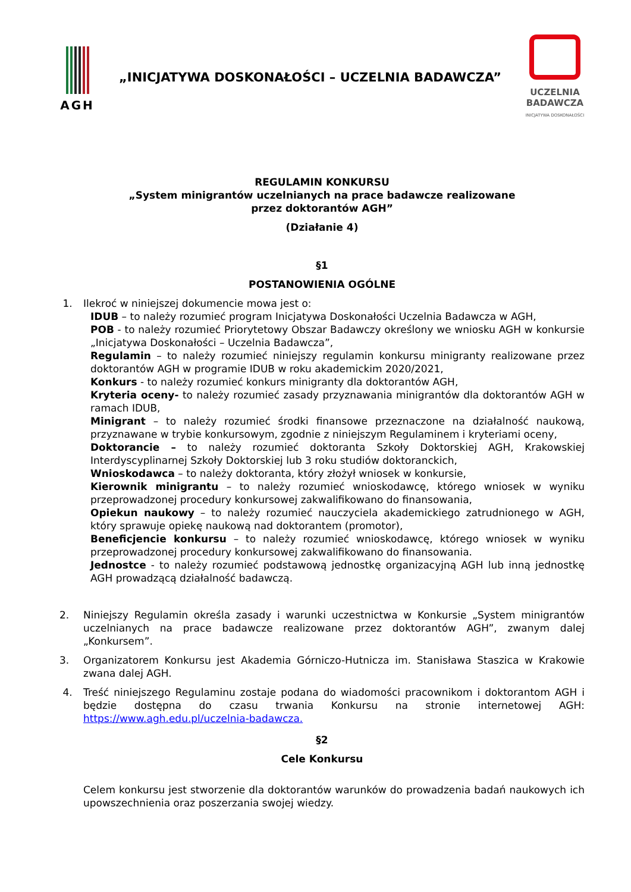AGH
„INICJATYWA DOSKONAŁOŚCI – UCZELNIA BADAWCZA”
UCZELNIA
BADAWCZA
INICJATYWA DOSKONAŁOŚCI
REGULAMIN KONKURSU
„System minigrantów uczelnianych na prace badawcze realizowane
przez doktorantów AGH”
(Działanie 4)
§1
POSTANOWIENIA OGÓLNE
1. Ilekroć w niniejszej dokumencie mowa jest o:
IDUB – to należy rozumieć program Inicjatywa Doskonałości Uczelnia Badawcza w AGH,
POB - to należy rozumieć Priorytetowy Obszar Badawczy określony we wniosku AGH w konkursie „Inicjatywa Doskonałości – Uczelnia Badawcza”,
Regulamin – to należy rozumieć niniejszy regulamin konkursu minigranty realizowane przez doktorantów AGH w programie IDUB w roku akademickim 2020/2021,
Konkurs - to należy rozumieć konkurs minigranty dla doktorantów AGH,
Kryteria oceny- to należy rozumieć zasady przyznawania minigrantów dla doktorantów AGH w ramach IDUB,
Minigrant – to należy rozumieć środki finansowe przeznaczone na działalność naukową, przyznawane w trybie konkursowym, zgodnie z niniejszym Regulaminem i kryteriami oceny,
Doktorancie – to należy rozumieć doktoranta Szkoły Doktorskiej AGH, Krakowskiej Interdyscyplinarnej Szkoły Doktorskiej lub 3 roku studiów doktoranckich,
Wnioskodawca – to należy doktoranta, który złożył wniosek w konkursie,
Kierownik minigrantu – to należy rozumieć wnioskodawcę, którego wniosek w wyniku przeprowadzonej procedury konkursowej zakwalifikowano do finansowania,
Opiekun naukowy – to należy rozumieć nauczyciela akademickiego zatrudnionego w AGH, który sprawuje opiekę naukową nad doktorantem (promotor),
Beneficjencie konkursu – to należy rozumieć wnioskodawcę, którego wniosek w wyniku przeprowadzonej procedury konkursowej zakwalifikowano do finansowania.
Jednostce - to należy rozumieć podstawową jednostkę organizacyjną AGH lub inną jednostkę AGH prowadzącą działalność badawczą.
2. Niniejszy Regulamin określa zasady i warunki uczestnictwa w Konkursie „System minigrantów uczelnianych na prace badawcze realizowane przez doktorantów AGH”, zwanym dalej „Konkursem”.
3. Organizatorem Konkursu jest Akademia Górniczo-Hutnicza im. Stanisława Staszica w Krakowie zwana dalej AGH.
4. Treść niniejszego Regulaminu zostaje podana do wiadomości pracownikom i doktorantom AGH i będzie dostępna do czasu trwania Konkursu na stronie internetowej AGH: https://www.agh.edu.pl/uczelnia-badawcza.
§2
Cele Konkursu
Celem konkursu jest stworzenie dla doktorantów warunków do prowadzenia badań naukowych ich upowszechnienia oraz poszerzania swojej wiedzy.